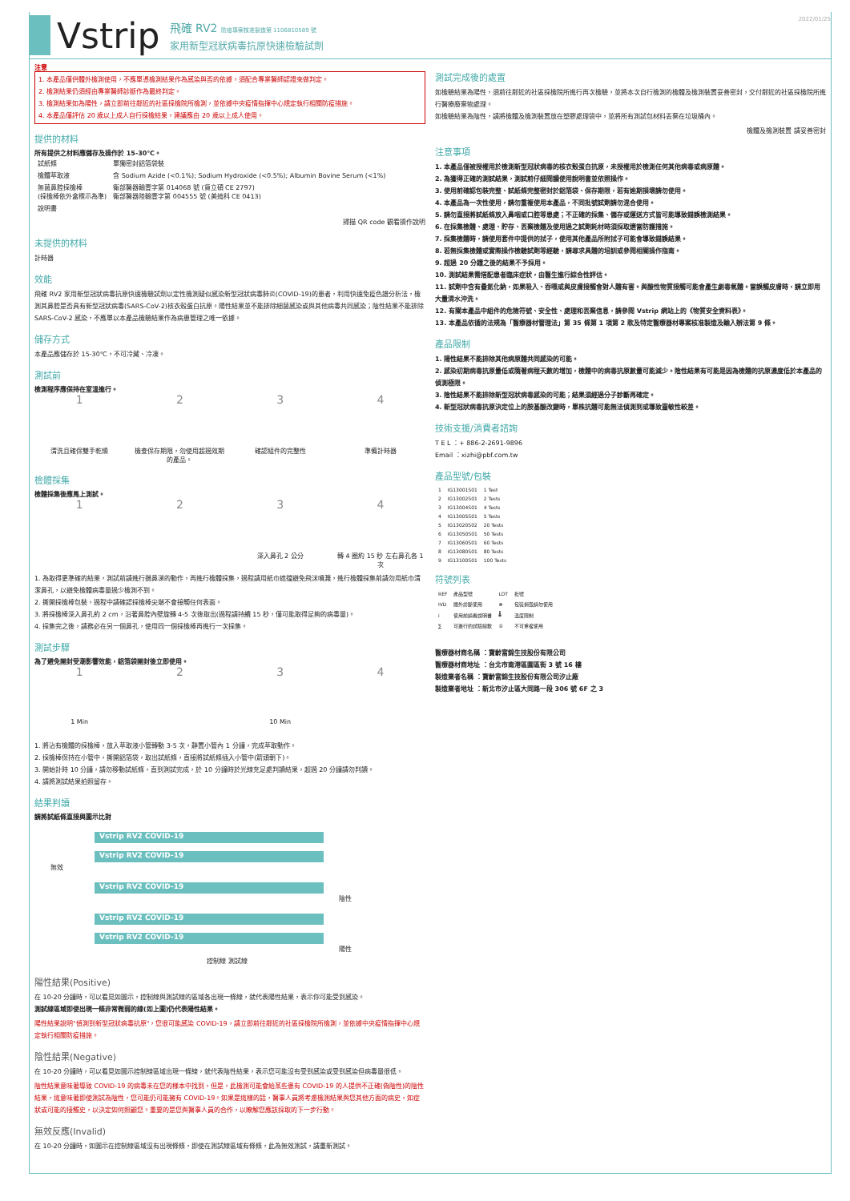Vstrip
飛確 RV2 防疫專案核准製造第 1106810589 號
家用新型冠狀病毒抗原快速檢驗試劑
2022/01/25
注意
1. 本產品僅供體外檢測使用，不應單憑檢測結果作為感染與否的依據，須配合專業醫師認證來做判定。
2. 檢測結果仍須經由專業醫師診斷作為最終判定。
3. 檢測結果如為陽性，請立即前往鄰近的社區採檢院所檢測，並依據中央疫情指揮中心規定執行相關防疫措施。
4. 本產品僅評估 20 歲以上成人自行採檢結果，建議應由 20 歲以上成人使用。
提供的材料
所有提供之材料應儲存及操作於 15-30℃。
| 試紙條 | 單獨密封鋁箔袋裝 |
| 檢體萃取液 | 含 Sodium Azide (<0.1%); Sodium Hydroxide (<0.5%); Albumin Bovine Serum (<1%) |
| 無菌鼻腔採檢棒 (採檢棒依外盒標示為準) | 衛部醫器輸壹字第 014068 號 (貨立碩 CE 2797) 衛部醫器陸輸壹字第 004555 號 (美迪科 CE 0413) |
| 說明書 | |
掃描 QR code 觀看操作說明
未提供的材料
計時器
效能
飛確 RV2 家用新型冠狀病毒抗原快速檢驗試劑以定性檢測疑似感染新型冠狀病毒肺炎(COVID-19)的患者，利用快速免疫色譜分析法，檢測其鼻腔是否具有新型冠狀病毒(SARS-CoV-2)核衣殼蛋白抗原。陽性結果並不能排除細菌感染或與其他病毒共同感染；陰性結果不能排除 SARS-CoV-2 感染，不應單以本產品檢驗結果作為病患管理之唯一依據。
儲存方式
本產品應儲存於 15-30℃，不可冷藏、冷凍。
測試前
檢測程序應保持在室溫進行。
1
清洗且確保雙手乾燥
2
檢查保存期限，勿使用超過效期的產品。
3
確認組件的完整性
4
準備計時器
檢體採集
檢體採集後應馬上測試。
1 2 3
深入鼻孔 2 公分
4
轉 4 圈約 15 秒 左右鼻孔各 1 次
1. 為取得更準確的結果，測試前請進行擤鼻涕的動作，再進行檢體採集，過程請用紙巾遮擋避免飛沫噴濺，進行檢體採集前請勿用紙巾清潔鼻孔，以避免檢體病毒量過少檢測不到。
2. 撕開採檢棒包裝，過程中請確認採檢棒尖端不會接觸任何表面。
3. 將採檢棒深入鼻孔約 2 cm，沿著鼻腔內壁旋轉 4-5 次後取出(過程請持續 15 秒，僅可能取得足夠的病毒量)。
4. 採集完之後，請務必在另一個鼻孔，使用同一個採檢棒再進行一次採集。
測試步驟
為了避免開封受潮影響效能，鋁箔袋開封後立即使用。
1
1 Min
2 3
10 Min
4
1. 將沾有檢體的採檢棒，放入萃取液小管轉動 3-5 次，靜置小管內 1 分鐘，完成萃取動作。
2. 採檢棒保持在小管中，撕開鋁箔袋，取出試紙條，直接將試紙條插入小管中(箭頭朝下)。
3. 開始計時 10 分鐘，請勿移動試紙條，直到測試完成，於 10 分鐘時於光線充足處判讀結果，超過 20 分鐘請勿判讀。
4. 請將測試結果拍照留存。
結果判讀
請將試紙條直接與圖示比對
Vstrip RV2 COVID-19
Vstrip RV2 COVID-19
無效
Vstrip RV2 COVID-19
陰性
Vstrip RV2 COVID-19
Vstrip RV2 COVID-19
陽性
控制線 測試線
陽性結果(Positive)
在 10-20 分鐘時，可以看見如圖示，控制線與測試線的區域各出現一條線，就代表陽性結果，表示你可能受到感染。
測試線區域即使出現一條非常微弱的線(如上圖)仍代表陽性結果。
陽性結果說明"偵測到新型冠狀病毒抗原"，您很可能感染 COVID-19，請立即前往鄰近的社區採檢院所檢測，並依據中央疫情指揮中心規定執行相關防疫措施。
陰性結果(Negative)
在 10-20 分鐘時，可以看見如圖示控制線區域出現一條線，就代表陰性結果，表示您可能沒有受到感染或受到感染但病毒量很低。
陰性結果意味著導致 COVID-19 的病毒未在您的樣本中找到，但是，此檢測可能會給某些患有 COVID-19 的人提供不正確(偽陰性)的陰性結果，這意味著即使測試為陰性，您可能仍可能擁有 COVID-19。如果是這樣的話，醫事人員將考慮檢測結果與您其他方面的病史，如症狀或可能的接觸史，以決定如何照顧您。重要的是您與醫事人員的合作，以瞭解您應該採取的下一步行動。
無效反應(Invalid)
在 10-20 分鐘時，如圖示在控制線區域沒有出現條條，即使在測試線區域有條條，此為無效測試，請重新測試。
測試完成後的處置
如檢驗結果為陽性，須前往鄰近的社區採檢院所進行再次檢驗，並將本次自行檢測的檢體及檢測裝置妥善密封，交付鄰近的社區採檢院所進行醫療廢棄物處理。
如檢驗結果為陰性，請將檢體及檢測裝置放在塑膠處理袋中，並將所有測試包材料丟棄在垃圾桶內。
檢體及檢測裝置 請妥善密封
注意事項
1. 本產品僅被授權用於檢測新型冠狀病毒的核衣殼蛋白抗原，未授權用於檢測任何其他病毒或病原體。
2. 為獲得正確的測試結果，測試前仔細閱讀使用說明書並依照操作。
3. 使用前確認包裝完整、試紙條完整密封於鋁箔袋、保存期限，若有逾期損壞請勿使用。
4. 本產品為一次性使用，請勿重複使用本產品，不同批號試劑請勿混合使用。
5. 請勿直接將試紙條放入鼻咽或口腔等患處；不正確的採集、儲存或運送方式皆可能導致錯誤檢測結果。
6. 在採集檢體、處理、貯存、丟棄檢體及使用過之試劑耗材時須採取適當防護措施。
7. 採集檢體時，請使用套件中提供的拭子，使用其他產品所附拭子可能會導致錯誤結果。
8. 若無採集檢體或實際操作檢驗試劑等經驗，請尋求具體的培訓或參閱相關操作指南。
9. 超過 20 分鐘之後的結果不予採用。
10. 測試結果需搭配患者臨床症狀，由醫生進行綜合性評估。
11. 試劑中含有疊氮化鈉，如果吸入、吞嚥或與皮膚接觸會對人體有害。與酸性物質接觸可能會產生劇毒氣體。當誤觸皮膚時，請立即用大量清水沖洗。
12. 有關本產品中組件的危險符號、安全性、處理和丟棄信息，請參閱 Vstrip 網站上的《物質安全資料表》。
13. 本產品依循的法規為「醫療器材管理法」第 35 條第 1 項第 2 款及特定醫療器材專案核准製造及輸入辦法第 9 條。
產品限制
1. 陽性結果不能排除其他病原體共同感染的可能。
2. 感染初期病毒抗原量低或隨著病程天數的增加，檢體中的病毒抗原數量可能減少。陰性結果有可能是因為檢體的抗原濃度低於本產品的偵測極限。
3. 陰性結果不能排除新型冠狀病毒感染的可能；結果須經過分子診斷再確定。
4. 新型冠狀病毒抗原決定位上的胺基酸改變時，單株抗體可能無法偵測到或導致靈敏性較差。
技術支援/消費者諮詢
T E L ：+ 886-2-2691-9896
Email ：xizhi@pbf.com.tw
產品型號/包裝
| 1 | IG13001S01 | 1 Test |
| 2 | IG13002S01 | 2 Tests |
| 3 | IG13004S01 | 4 Tests |
| 4 | IG13005S01 | 5 Tests |
| 5 | IG13020S02 | 20 Tests |
| 6 | IG13050S01 | 50 Tests |
| 7 | IG13060S01 | 60 Tests |
| 8 | IG13080S01 | 80 Tests |
| 9 | IG13100S01 | 100 Tests |
符號列表
| REF | 產品型號 | LOT | 批號 |
| IVD | 體外診斷使用 | ⊗ | 包裝損毀請勿使用 |
| i | 使用前請看說明書 | 🌡 | 溫度限制 |
| ∑ | 可進行的試驗總數 | ② | 不可重複使用 |
醫療器材商名稱 ：寶齡富錦生技股份有限公司
醫療器材商地址 ：台北市南港區園區街 3 號 16 樓
製造業者名稱 ：寶齡富錦生技股份有限公司汐止廠
製造業者地址 ：新北市汐止區大同路一段 306 號 6F 之 3